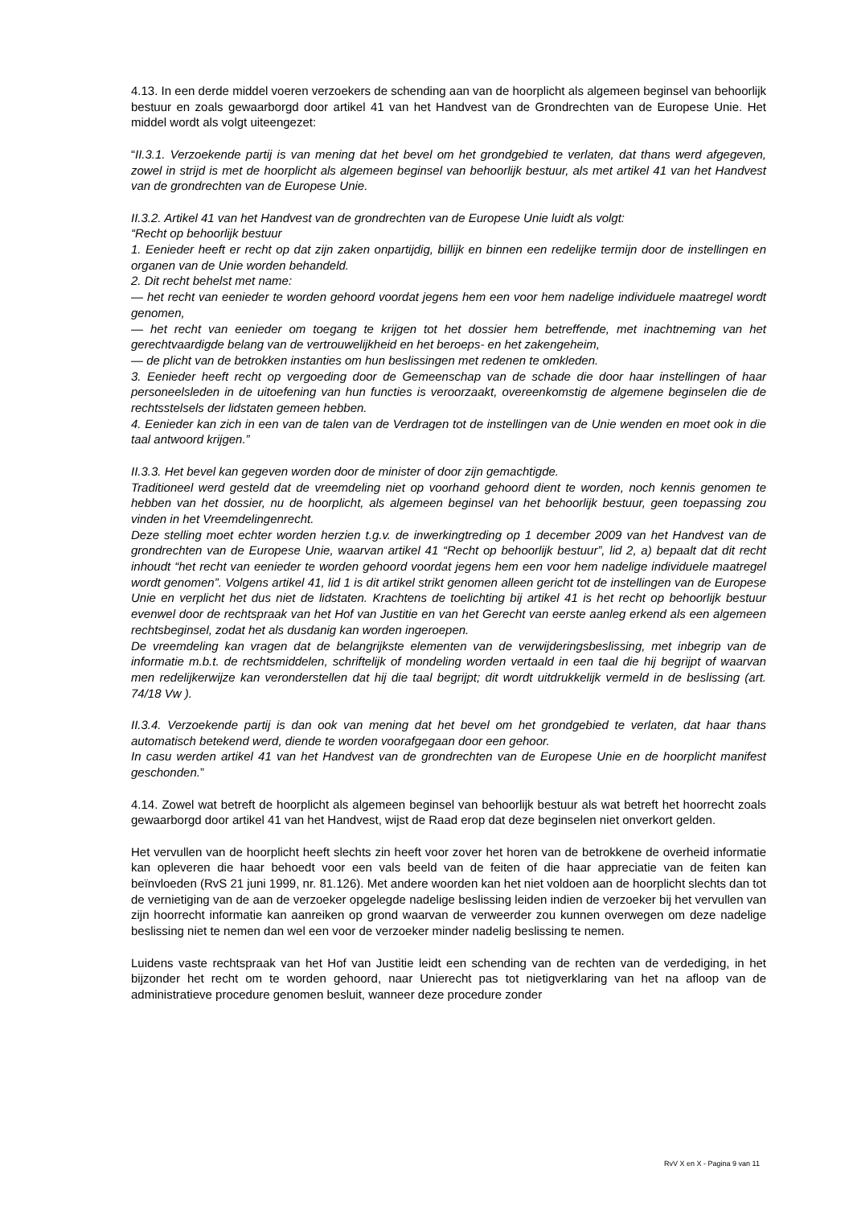4.13. In een derde middel voeren verzoekers de schending aan van de hoorplicht als algemeen beginsel van behoorlijk bestuur en zoals gewaarborgd door artikel 41 van het Handvest van de Grondrechten van de Europese Unie. Het middel wordt als volgt uiteengezet:
“II.3.1. Verzoekende partij is van mening dat het bevel om het grondgebied te verlaten, dat thans werd afgegeven, zowel in strijd is met de hoorplicht als algemeen beginsel van behoorlijk bestuur, als met artikel 41 van het Handvest van de grondrechten van de Europese Unie.
II.3.2. Artikel 41 van het Handvest van de grondrechten van de Europese Unie luidt als volgt:
“Recht op behoorlijk bestuur
1. Eenieder heeft er recht op dat zijn zaken onpartijdig, billijk en binnen een redelijke termijn door de instellingen en organen van de Unie worden behandeld.
2. Dit recht behelst met name:
— het recht van eenieder te worden gehoord voordat jegens hem een voor hem nadelige individuele maatregel wordt genomen,
— het recht van eenieder om toegang te krijgen tot het dossier hem betreffende, met inachtneming van het gerechtvaardigde belang van de vertrouwelijkheid en het beroeps- en het zakengeheim,
— de plicht van de betrokken instanties om hun beslissingen met redenen te omkleden.
3. Eenieder heeft recht op vergoeding door de Gemeenschap van de schade die door haar instellingen of haar personeelsleden in de uitoefening van hun functies is veroorzaakt, overeenkomstig de algemene beginselen die de rechtsstelsels der lidstaten gemeen hebben.
4. Eenieder kan zich in een van de talen van de Verdragen tot de instellingen van de Unie wenden en moet ook in die taal antwoord krijgen.”
II.3.3. Het bevel kan gegeven worden door de minister of door zijn gemachtigde.
Traditioneel werd gesteld dat de vreemdeling niet op voorhand gehoord dient te worden, noch kennis genomen te hebben van het dossier, nu de hoorplicht, als algemeen beginsel van het behoorlijk bestuur, geen toepassing zou vinden in het Vreemdelingenrecht.
Deze stelling moet echter worden herzien t.g.v. de inwerkingtreding op 1 december 2009 van het Handvest van de grondrechten van de Europese Unie, waarvan artikel 41 “Recht op behoorlijk bestuur”, lid 2, a) bepaalt dat dit recht inhoudt “het recht van eenieder te worden gehoord voordat jegens hem een voor hem nadelige individuele maatregel wordt genomen”. Volgens artikel 41, lid 1 is dit artikel strikt genomen alleen gericht tot de instellingen van de Europese Unie en verplicht het dus niet de lidstaten. Krachtens de toelichting bij artikel 41 is het recht op behoorlijk bestuur evenwel door de rechtspraak van het Hof van Justitie en van het Gerecht van eerste aanleg erkend als een algemeen rechtsbeginsel, zodat het als dusdanig kan worden ingeroepen.
De vreemdeling kan vragen dat de belangrijkste elementen van de verwijderingsbeslissing, met inbegrip van de informatie m.b.t. de rechtsmiddelen, schriftelijk of mondeling worden vertaald in een taal die hij begrijpt of waarvan men redelijkerwijze kan veronderstellen dat hij die taal begrijpt; dit wordt uitdrukkelijk vermeld in de beslissing (art. 74/18 Vw ).
II.3.4. Verzoekende partij is dan ook van mening dat het bevel om het grondgebied te verlaten, dat haar thans automatisch betekend werd, diende te worden voorafgegaan door een gehoor.
In casu werden artikel 41 van het Handvest van de grondrechten van de Europese Unie en de hoorplicht manifest geschonden.”
4.14. Zowel wat betreft de hoorplicht als algemeen beginsel van behoorlijk bestuur als wat betreft het hoorrecht zoals gewaarborgd door artikel 41 van het Handvest, wijst de Raad erop dat deze beginselen niet onverkort gelden.
Het vervullen van de hoorplicht heeft slechts zin heeft voor zover het horen van de betrokkene de overheid informatie kan opleveren die haar behoedt voor een vals beeld van de feiten of die haar appreciatie van de feiten kan beïnvloeden (RvS 21 juni 1999, nr. 81.126). Met andere woorden kan het niet voldoen aan de hoorplicht slechts dan tot de vernietiging van de aan de verzoeker opgelegde nadelige beslissing leiden indien de verzoeker bij het vervullen van zijn hoorrecht informatie kan aanreiken op grond waarvan de verweerder zou kunnen overwegen om deze nadelige beslissing niet te nemen dan wel een voor de verzoeker minder nadelig beslissing te nemen.
Luidens vaste rechtspraak van het Hof van Justitie leidt een schending van de rechten van de verdediging, in het bijzonder het recht om te worden gehoord, naar Unierecht pas tot nietigverklaring van het na afloop van de administratieve procedure genomen besluit, wanneer deze procedure zonder
RvV X en X - Pagina 9 van 11